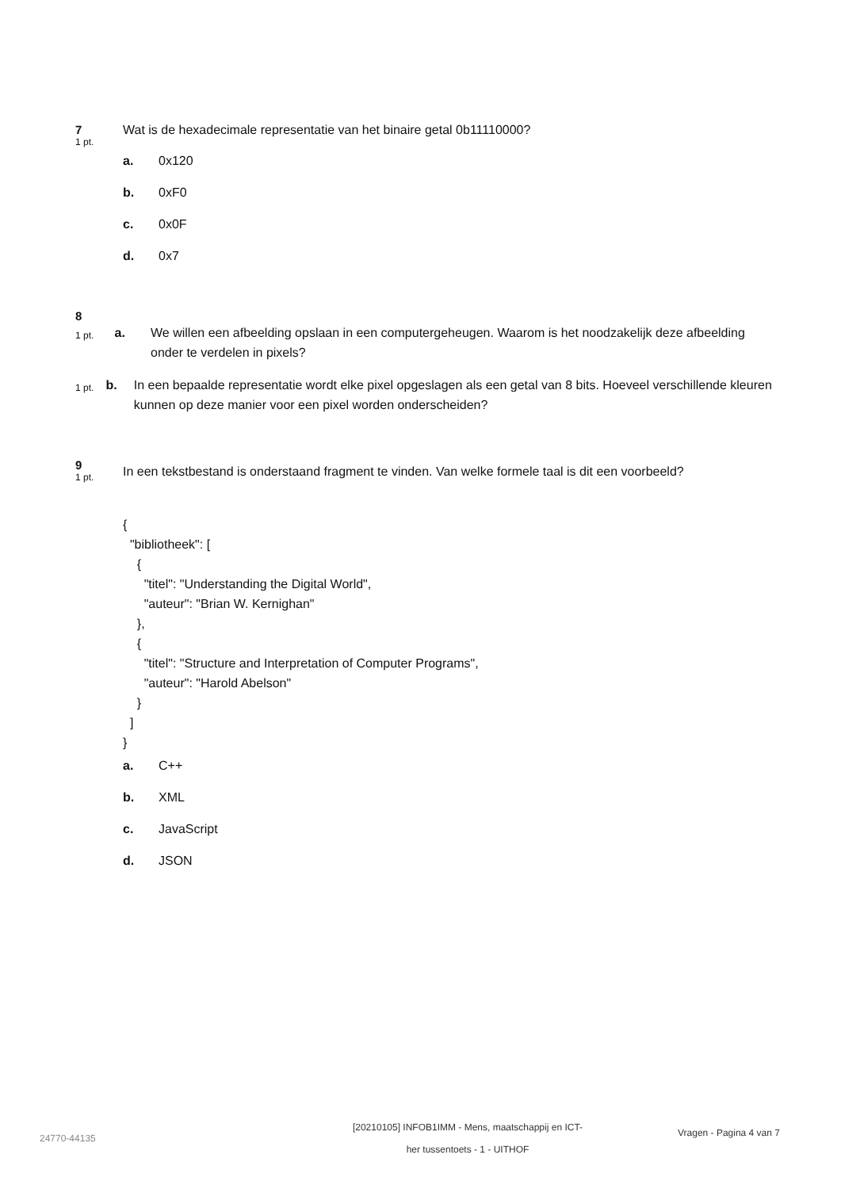7
1 pt.
Wat is de hexadecimale representatie van het binaire getal 0b11110000?
a. 0x120
b. 0xF0
c. 0x0F
d. 0x7
8
1 pt.
a. We willen een afbeelding opslaan in een computergeheugen. Waarom is het noodzakelijk deze afbeelding onder te verdelen in pixels?
1 pt.
b. In een bepaalde representatie wordt elke pixel opgeslagen als een getal van 8 bits. Hoeveel verschillende kleuren kunnen op deze manier voor een pixel worden onderscheiden?
9
1 pt.
In een tekstbestand is onderstaand fragment te vinden. Van welke formele taal is dit een voorbeeld?
{
  "bibliotheek": [
    {
      "titel": "Understanding the Digital World",
      "auteur": "Brian W. Kernighan"
    },
    {
      "titel": "Structure and Interpretation of Computer Programs",
      "auteur": "Harold Abelson"
    }
  ]
}
a. C++
b. XML
c. JavaScript
d. JSON
24770-44135
[20210105] INFOB1IMM - Mens, maatschappij en ICT-
her tussentoets - 1 - UITHOF
Vragen - Pagina 4 van 7